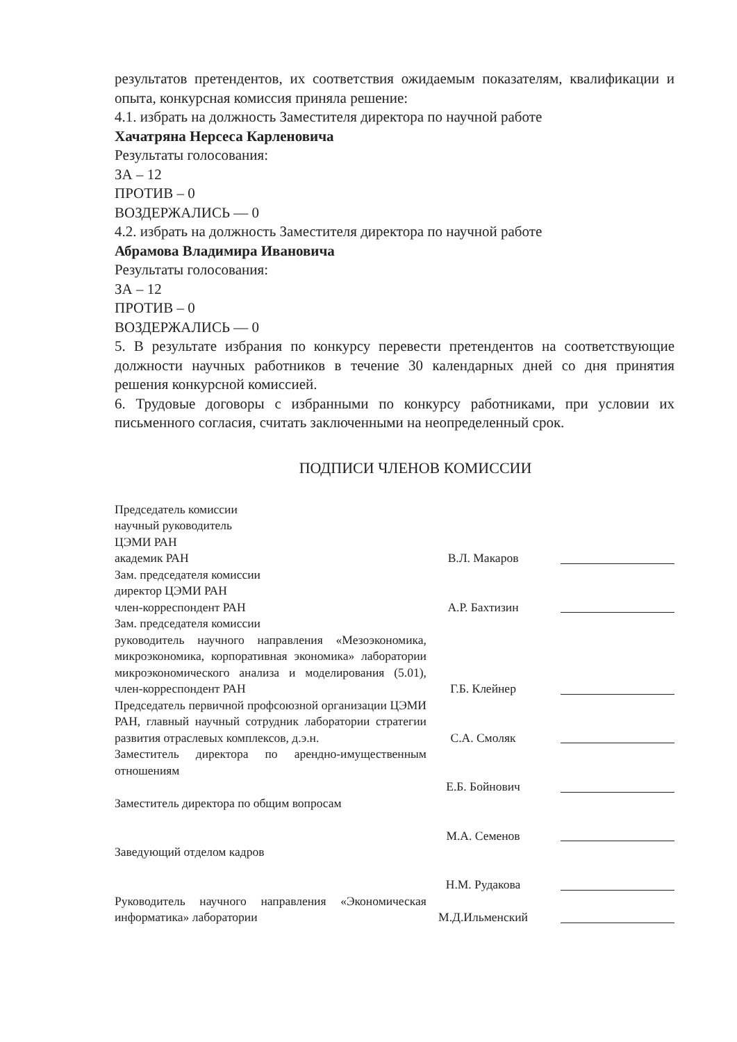результатов претендентов, их соответствия ожидаемым показателям, квалификации и опыта, конкурсная комиссия приняла решение:
4.1. избрать на должность Заместителя директора по научной работе
Хачатряна Нерсеса Карленовича
Результаты голосования:
ЗА – 12
ПРОТИВ – 0
ВОЗДЕРЖАЛИСЬ — 0
4.2. избрать на должность Заместителя директора по научной работе
Абрамова Владимира Ивановича
Результаты голосования:
ЗА – 12
ПРОТИВ – 0
ВОЗДЕРЖАЛИСЬ — 0
5. В результате избрания по конкурсу перевести претендентов на соответствующие должности научных работников в течение 30 календарных дней со дня принятия решения конкурсной комиссией.
6. Трудовые договоры с избранными по конкурсу работниками, при условии их письменного согласия, считать заключенными на неопределенный срок.
ПОДПИСИ ЧЛЕНОВ КОМИССИИ
| Председатель комиссии научный руководитель ЦЭМИ РАН академик РАН | В.Л. Макаров | |
| Зам. председателя комиссии директор ЦЭМИ РАН член-корреспондент РАН | А.Р. Бахтизин | |
| Зам. председателя комиссии руководитель научного направления «Мезоэкономика, микроэкономика, корпоративная экономика» лаборатории микроэкономического анализа и моделирования (5.01), член-корреспондент РАН | Г.Б. Клейнер | |
| Председатель первичной профсоюзной организации ЦЭМИ РАН, главный научный сотрудник лаборатории стратегии развития отраслевых комплексов, д.э.н. | С.А. Смоляк | |
| Заместитель директора по арендно-имущественным отношениям | Е.Б. Бойнович | |
| Заместитель директора по общим вопросам | М.А. Семенов | |
| Заведующий отделом кадров | Н.М. Рудакова | |
| Руководитель научного направления «Экономическая информатика» лаборатории | М.Д.Ильменский | |